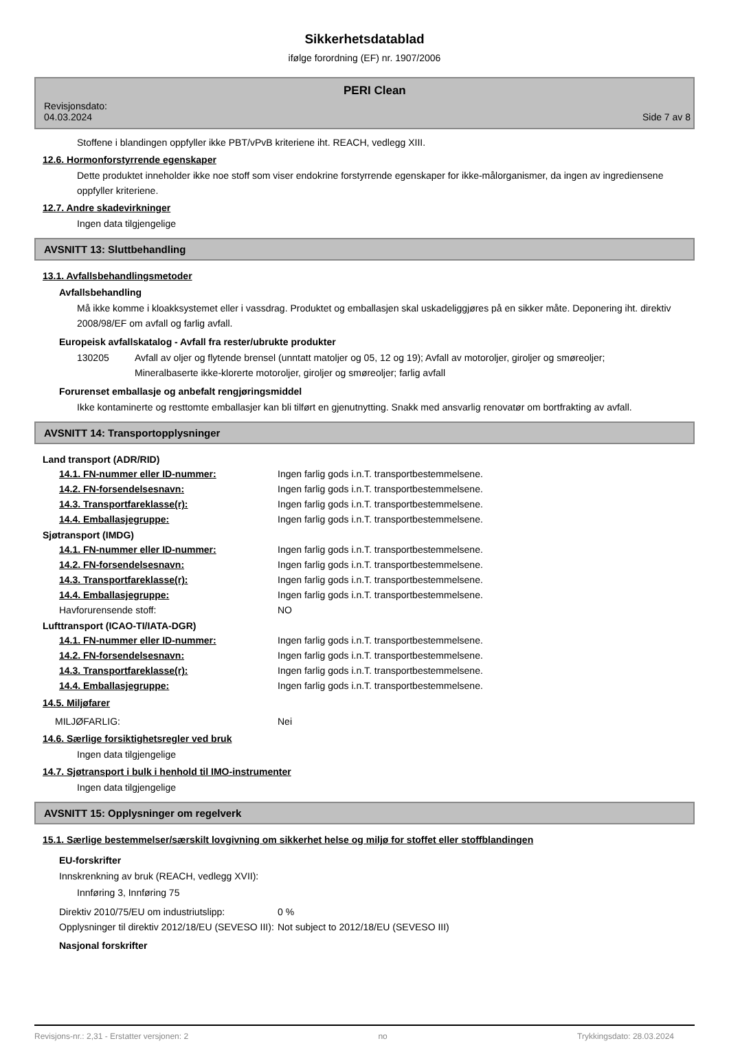Sikkerhetsdatablad
ifølge forordning (EF) nr. 1907/2006
Revisjonsdato:
04.03.2024
PERI Clean
Side 7 av 8
Stoffene i blandingen oppfyller ikke PBT/vPvB kriteriene iht. REACH, vedlegg XIII.
12.6. Hormonforstyrrende egenskaper
Dette produktet inneholder ikke noe stoff som viser endokrine forstyrrende egenskaper for ikke-målorganismer, da ingen av ingrediensene oppfyller kriteriene.
12.7. Andre skadevirkninger
Ingen data tilgjengelige
AVSNITT 13: Sluttbehandling
13.1. Avfallsbehandlingsmetoder
Avfallsbehandling
Må ikke komme i kloakksystemet eller i vassdrag. Produktet og emballasjen skal uskadeliggjøres på en sikker måte. Deponering iht. direktiv 2008/98/EF om avfall og farlig avfall.
Europeisk avfallskatalog - Avfall fra rester/ubrukte produkter
130205 Avfall av oljer og flytende brensel (unntatt matoljer og 05, 12 og 19); Avfall av motoroljer, giroljer og smøreoljer; Mineralbaserte ikke-klorerte motoroljer, giroljer og smøreoljer; farlig avfall
Forurenset emballasje og anbefalt rengjøringsmiddel
Ikke kontaminerte og resttomte emballasjer kan bli tilført en gjenutnytting. Snakk med ansvarlig renovatør om bortfrakting av avfall.
AVSNITT 14: Transportopplysninger
Land transport (ADR/RID)
14.1. FN-nummer eller ID-nummer: Ingen farlig gods i.n.T. transportbestemmelsene.
14.2. FN-forsendelsesnavn: Ingen farlig gods i.n.T. transportbestemmelsene.
14.3. Transportfareklasse(r): Ingen farlig gods i.n.T. transportbestemmelsene.
14.4. Emballasjegruppe: Ingen farlig gods i.n.T. transportbestemmelsene.
Sjøtransport (IMDG)
14.1. FN-nummer eller ID-nummer: Ingen farlig gods i.n.T. transportbestemmelsene.
14.2. FN-forsendelsesnavn: Ingen farlig gods i.n.T. transportbestemmelsene.
14.3. Transportfareklasse(r): Ingen farlig gods i.n.T. transportbestemmelsene.
14.4. Emballasjegruppe: Ingen farlig gods i.n.T. transportbestemmelsene.
Havforurensende stoff: NO
Lufttransport (ICAO-TI/IATA-DGR)
14.1. FN-nummer eller ID-nummer: Ingen farlig gods i.n.T. transportbestemmelsene.
14.2. FN-forsendelsesnavn: Ingen farlig gods i.n.T. transportbestemmelsene.
14.3. Transportfareklasse(r): Ingen farlig gods i.n.T. transportbestemmelsene.
14.4. Emballasjegruppe: Ingen farlig gods i.n.T. transportbestemmelsene.
14.5. Miljøfarer
MILJØFARLIG: Nei
14.6. Særlige forsiktighetsregler ved bruk
Ingen data tilgjengelige
14.7. Sjøtransport i bulk i henhold til IMO-instrumenter
Ingen data tilgjengelige
AVSNITT 15: Opplysninger om regelverk
15.1. Særlige bestemmelser/særskilt lovgivning om sikkerhet helse og miljø for stoffet eller stoffblandingen
EU-forskrifter
Innskrenkning av bruk (REACH, vedlegg XVII):
Innføring 3, Innføring 75
Direktiv 2010/75/EU om industriutslipp:
0 %
Opplysninger til direktiv 2012/18/EU (SEVESO III):
Not subject to 2012/18/EU (SEVESO III)
Nasjonal forskrifter
Revisjons-nr.: 2,31 - Erstatter versjonen: 2 no Trykkingsdato: 28.03.2024